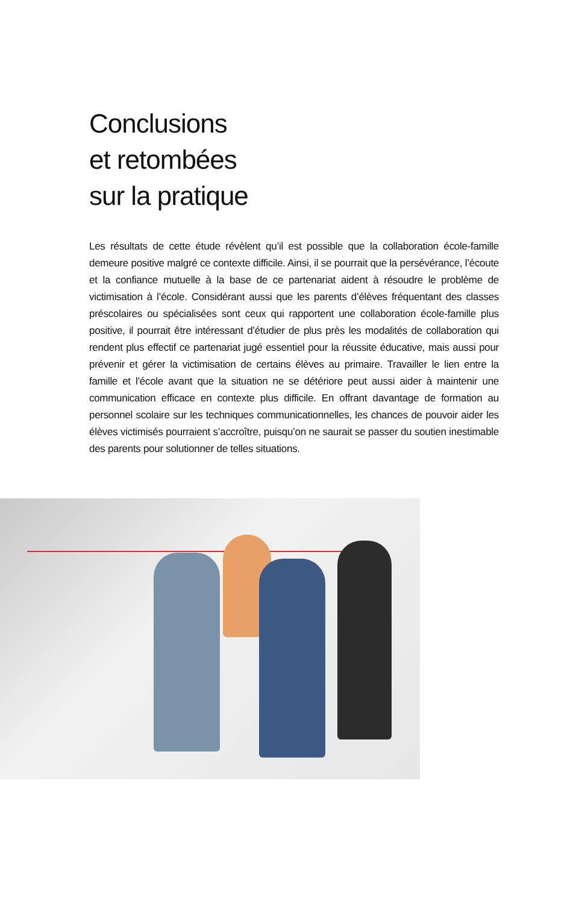Conclusions
et retombées
sur la pratique
Les résultats de cette étude révèlent qu’il est possible que la collaboration école-famille demeure positive malgré ce contexte difficile. Ainsi, il se pourrait que la persévérance, l’écoute et la confiance mutuelle à la base de ce partenariat aident à résoudre le problème de victimisation à l’école. Considérant aussi que les parents d’élèves fréquentant des classes préscolaires ou spécialisées sont ceux qui rapportent une collaboration école-famille plus positive, il pourrait être intéressant d’étudier de plus près les modalités de collaboration qui rendent plus effectif ce partenariat jugé essentiel pour la réussite éducative, mais aussi pour prévenir et gérer la victimisation de certains élèves au primaire. Travailler le lien entre la famille et l’école avant que la situation ne se détériore peut aussi aider à maintenir une communication efficace en contexte plus difficile. En offrant davantage de formation au personnel scolaire sur les techniques communicationnelles, les chances de pouvoir aider les élèves victimisés pourraient s’accroître, puisqu’on ne saurait se passer du soutien inestimable des parents pour solutionner de telles situations.